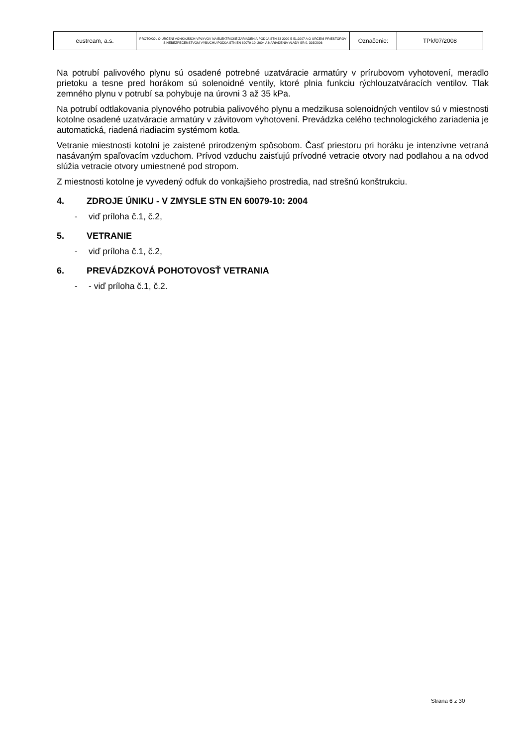| eustream, a.s. | PROTOKOL O URČENÍ VONKAJŠÍCH VPLYVOV NA ELEKTRICKÉ ZARIADENIA PODĽA STN 33 2000-5-51:2007 A O URČENÍ PRIESTOROV S NEBEZPEČENSTVOM VÝBUCHU PODĽA STN EN 60079-10: 2004 A NARIADENIA VLÁDY SR č. 393/2006 | Označenie: | TPk/07/2008 |
Na potrubí palivového plynu sú osadené potrebné uzatváracie armatúry v prírubovom vyhotovení, meradlo prietoku a tesne pred horákom sú solenoidné ventily, ktoré plnia funkciu rýchlouzatváracích ventilov. Tlak zemného plynu v potrubí sa pohybuje na úrovni 3 až 35 kPa.
Na potrubí odtlakovania plynového potrubia palivového plynu a medzikusa solenoidných ventilov sú v miestnosti kotolne osadené uzatváracie armatúry v závitovom vyhotovení. Prevádzka celého technologického zariadenia je automatická, riadená riadiacim systémom kotla.
Vetranie miestnosti kotolní je zaistené prirodzeným spôsobom. Časť priestoru pri horáku je intenzívne vetraná nasávaným spaľovacím vzduchom. Prívod vzduchu zaisťujú prívodné vetracie otvory nad podlahou a na odvod slúžia vetracie otvory umiestnené pod stropom.
Z miestnosti kotolne je vyvedený odfuk do vonkajšieho prostredia, nad strešnú konštrukciu.
4. ZDROJE ÚNIKU - V ZMYSLE STN EN 60079-10: 2004
- viď príloha č.1, č.2,
5. VETRANIE
- viď príloha č.1, č.2,
6. PREVÁDZKOVÁ POHOTOVOSŤ VETRANIA
- - viď príloha č.1, č.2.
Strana 6 z 30